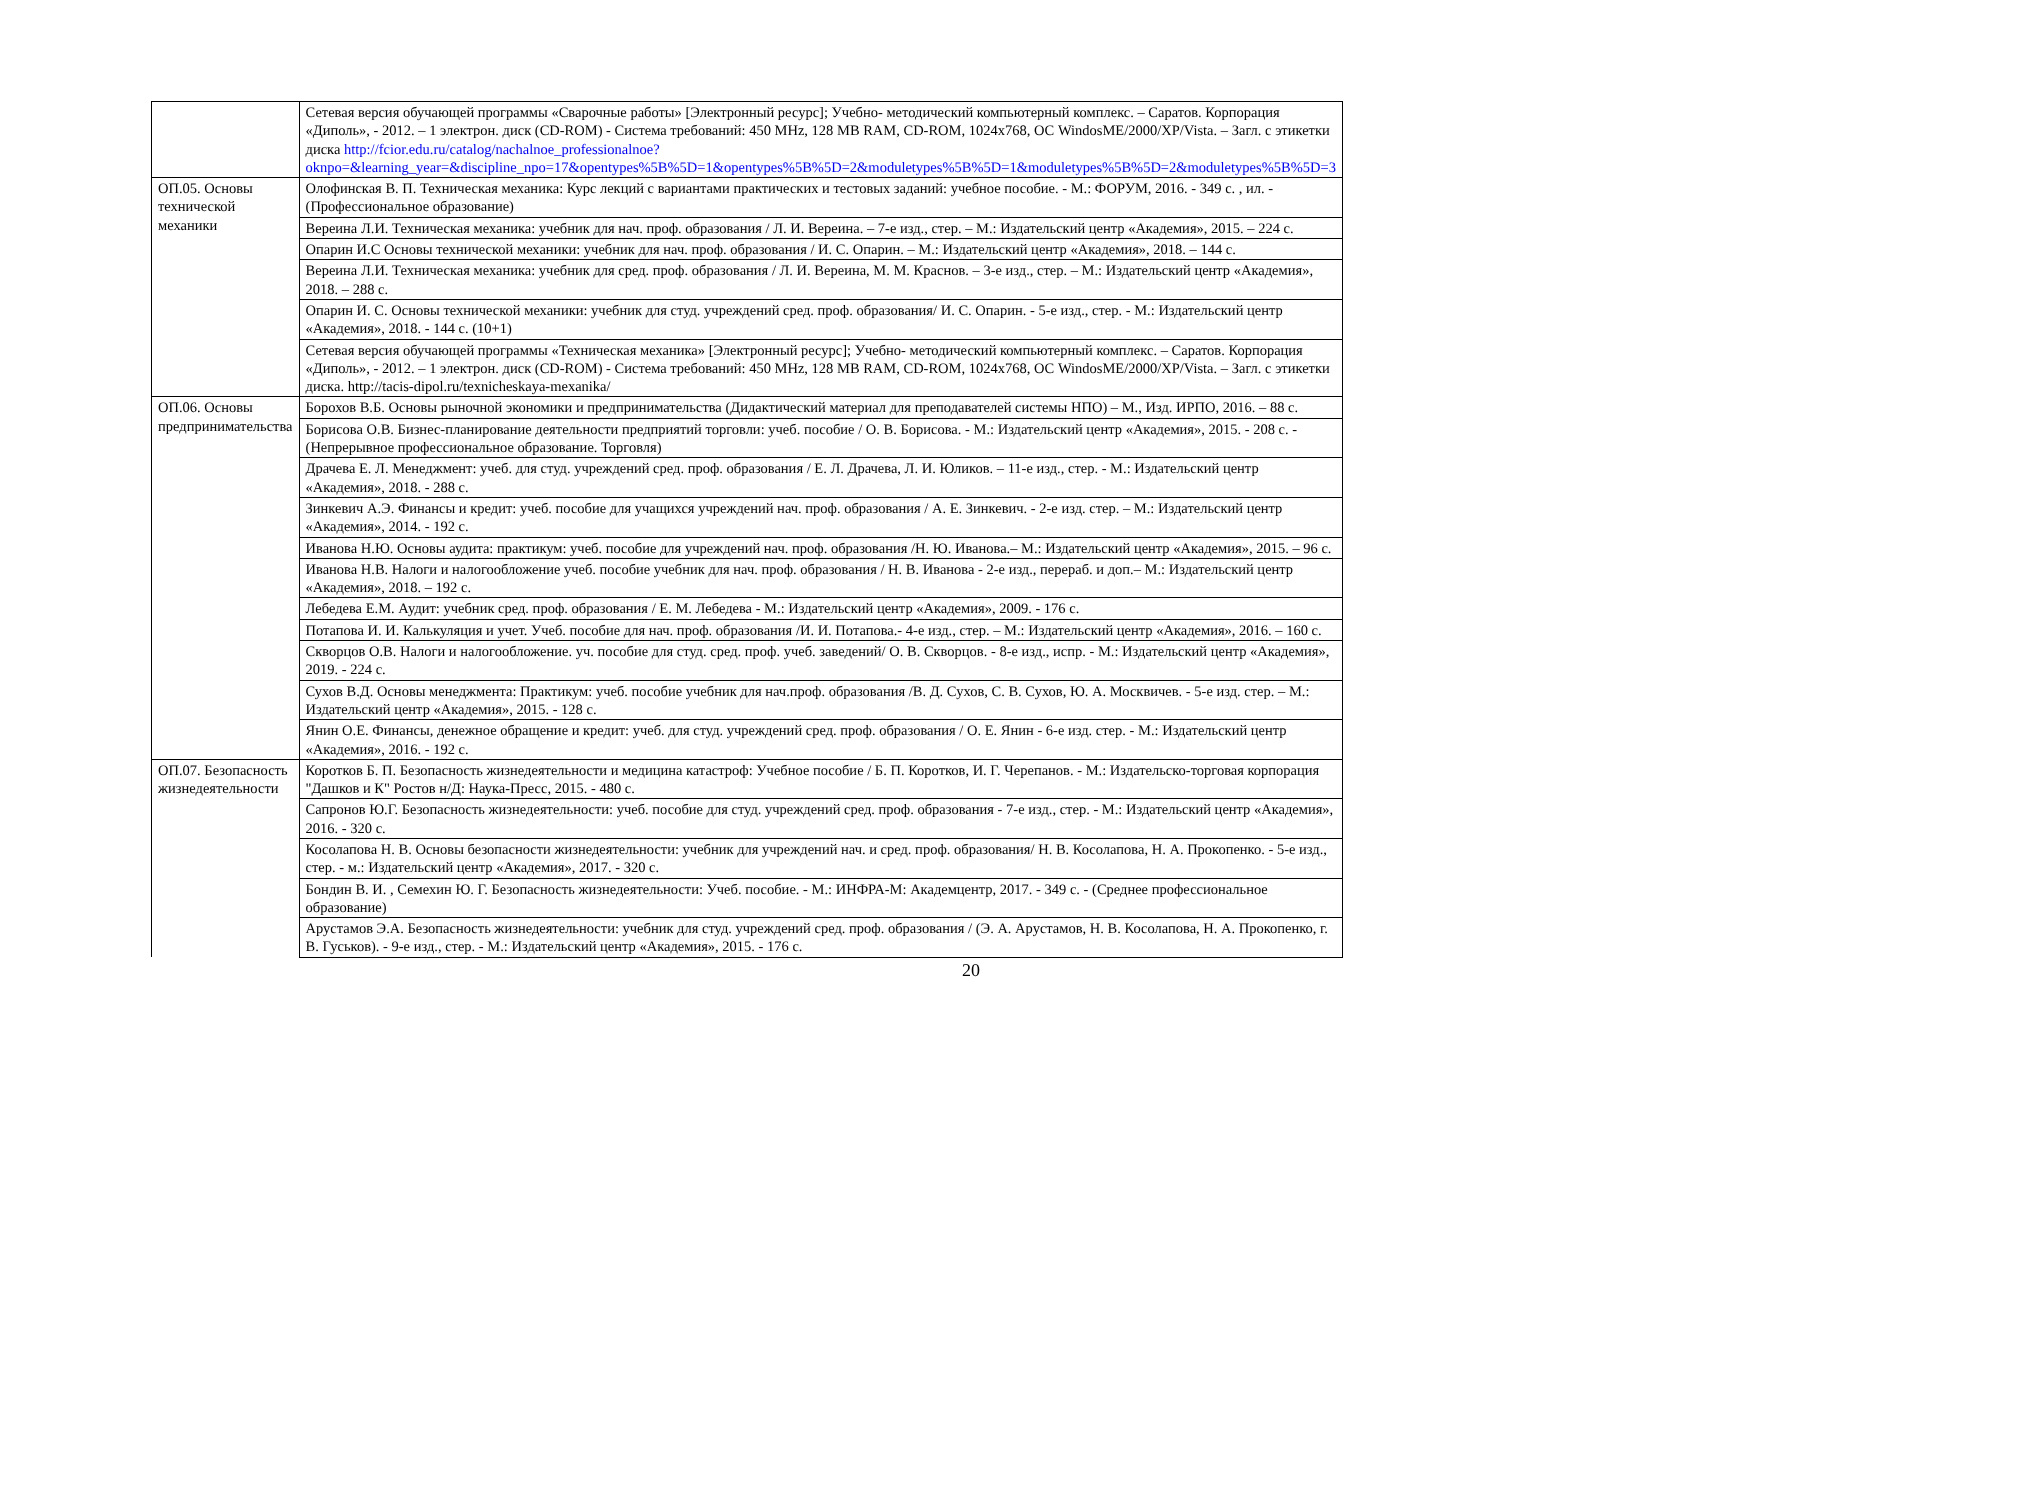| | Сетевая версия обучающей программы «Сварочные работы» [Электронный ресурс]; Учебно- методический компьютерный комплекс. – Саратов. Корпорация «Диполь», - 2012. – 1 электрон. диск (CD-ROM) - Система требований: 450 MHz, 128 MB RAM, CD-ROM, 1024x768, ОС WindosME/2000/XP/Vista. – Загл. с этикетки диска http://fcior.edu.ru/catalog/nachalnoe_professionalnoe?oknpo=&learning_year=&discipline_npo=17&opentypes%5B%5D=1&opentypes%5B%5D=2&moduletypes%5B%5D=1&moduletypes%5B%5D=2&moduletypes%5B%5D=3 |
| ОП.05. Основы технической механики | Олофинская В. П. Техническая механика: Курс лекций с вариантами практических и тестовых заданий: учебное пособие. - М.: ФОРУМ, 2016. - 349 с. , ил. - (Профессиональное образование) |
| | Вереина Л.И. Техническая механика: учебник для нач. проф. образования / Л. И. Вереина. – 7-е изд., стер. – М.: Издательский центр «Академия», 2015. – 224 с. |
| | Опарин И.С Основы технической механики: учебник для нач. проф. образования / И. С. Опарин. – М.: Издательский центр «Академия», 2018. – 144 с. |
| | Вереина Л.И. Техническая механика: учебник для сред. проф. образования / Л. И. Вереина, М. М. Краснов. – 3-е изд., стер. – М.: Издательский центр «Академия», 2018. – 288 с. |
| | Опарин И. С. Основы технической механики: учебник для студ. учреждений сред. проф. образования/ И. С. Опарин. - 5-е изд., стер. - М.: Издательский центр «Академия», 2018. - 144 с. (10+1) |
| | Сетевая версия обучающей программы «Техническая механика» [Электронный ресурс]; Учебно- методический компьютерный комплекс. – Саратов. Корпорация «Диполь», - 2012. – 1 электрон. диск (CD-ROM) - Система требований: 450 MHz, 128 MB RAM, CD-ROM, 1024x768, ОС WindosME/2000/XP/Vista. – Загл. с этикетки диска. http://tacis-dipol.ru/texnicheskaya-mexanika/ |
| ОП.06. Основы предпринимательства | Борохов В.Б. Основы рыночной экономики и предпринимательства (Дидактический материал для преподавателей системы НПО) – М., Изд. ИРПО, 2016. – 88 с. |
| | Борисова О.В. Бизнес-планирование деятельности предприятий торговли: учеб. пособие / О. В. Борисова. - М.: Издательский центр «Академия», 2015. - 208 с. - (Непрерывное профессиональное образование. Торговля) |
| | Драчева Е. Л. Менеджмент: учеб. для студ. учреждений сред. проф. образования / Е. Л. Драчева, Л. И. Юликов. – 11-е изд., стер. - М.: Издательский центр «Академия», 2018. - 288 с. |
| | Зинкевич А.Э. Финансы и кредит: учеб. пособие для учащихся учреждений нач. проф. образования / А. Е. Зинкевич. - 2-е изд. стер. – М.: Издательский центр «Академия», 2014. - 192 с. |
| | Иванова Н.Ю. Основы аудита: практикум: учеб. пособие для учреждений нач. проф. образования /Н. Ю. Иванова.– М.: Издательский центр «Академия», 2015. – 96 с. |
| | Иванова Н.В. Налоги и налогообложение учеб. пособие учебник для нач. проф. образования / Н. В. Иванова - 2-е изд., перераб. и доп.– М.: Издательский центр «Академия», 2018. – 192 с. |
| | Лебедева Е.М. Аудит: учебник сред. проф. образования / Е. М. Лебедева - М.: Издательский центр «Академия», 2009. - 176 с. |
| | Потапова И. И. Калькуляция и учет. Учеб. пособие для нач. проф. образования /И. И. Потапова.- 4-е изд., стер. – М.: Издательский центр «Академия», 2016. – 160 с. |
| | Скворцов О.В. Налоги и налогообложение. уч. пособие для студ. сред. проф. учеб. заведений/ О. В. Скворцов. - 8-е изд., испр. - М.: Издательский центр «Академия», 2019. - 224 с. |
| | Сухов В.Д. Основы менеджмента: Практикум: учеб. пособие учебник для нач.проф. образования /В. Д. Сухов, С. В. Сухов, Ю. А. Москвичев. - 5-е изд. стер. – М.: Издательский центр «Академия», 2015. - 128 с. |
| | Янин О.Е. Финансы, денежное обращение и кредит: учеб. для студ. учреждений сред. проф. образования / О. Е. Янин - 6-е изд. стер. - М.: Издательский центр «Академия», 2016. - 192 с. |
| ОП.07. Безопасность жизнедеятельности | Коротков Б. П. Безопасность жизнедеятельности и медицина катастроф: Учебное пособие / Б. П. Коротков, И. Г. Черепанов. - М.: Издательско-торговая корпорация "Дашков и К" Ростов н/Д: Наука-Пресс, 2015. - 480 с. |
| | Сапронов Ю.Г. Безопасность жизнедеятельности: учеб. пособие для студ. учреждений сред. проф. образования - 7-е изд., стер. - М.: Издательский центр «Академия», 2016. - 320 с. |
| | Косолапова Н. В. Основы безопасности жизнедеятельности: учебник для учреждений нач. и сред. проф. образования/ Н. В. Косолапова, Н. А. Прокопенко. - 5-е изд., стер. - м.: Издательский центр «Академия», 2017. - 320 с. |
| | Бондин В. И. , Семехин Ю. Г. Безопасность жизнедеятельности: Учеб. пособие. - М.: ИНФРА-М: Академцентр, 2017. - 349 с. - (Среднее профессиональное образование) |
| | Арустамов Э.А. Безопасность жизнедеятельности: учебник для студ. учреждений сред. проф. образования / (Э. А. Арустамов, Н. В. Косолапова, Н. А. Прокопенко, г. В. Гуськов). - 9-е изд., стер. - М.: Издательский центр «Академия», 2015. - 176 с. |
20